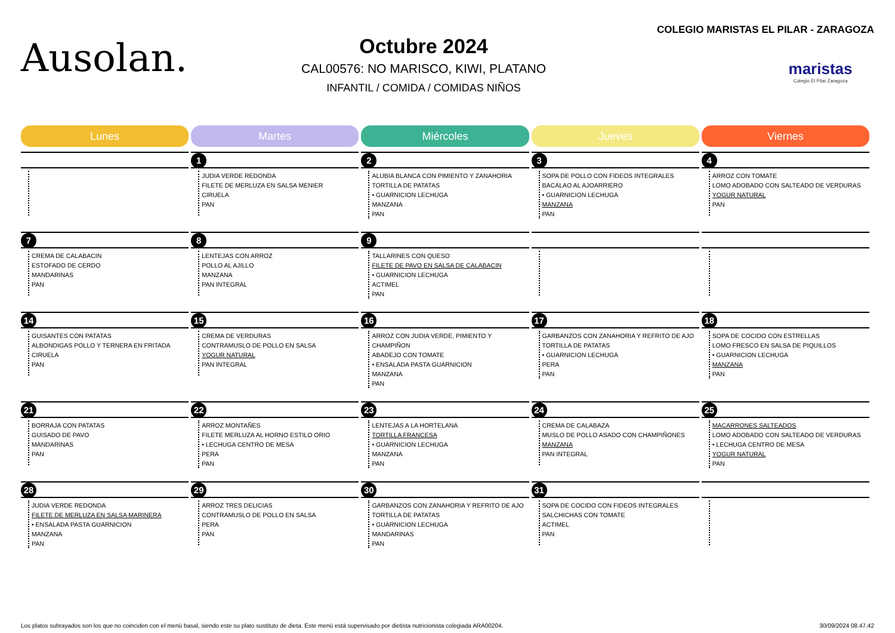Ausolan.
Octubre 2024
CAL00576: NO MARISCO, KIWI, PLATANO
INFANTIL / COMIDA / COMIDAS NIÑOS
COLEGIO MARISTAS EL PILAR - ZARAGOZA
maristas
Colegio El Pilar Zaragoza
| Lunes | Martes | Miércoles | Jueves | Viernes |
| --- | --- | --- | --- | --- |
| | 1 JUDIA VERDE REDONDA FILETE DE MERLUZA EN SALSA MENIER CIRUELA PAN | 2 ALUBIA BLANCA CON PIMIENTO Y ZANAHORIA TORTILLA DE PATATAS • GUARNICION LECHUGA MANZANA PAN | 3 SOPA DE POLLO CON FIDEOS INTEGRALES BACALAO AL AJOARRIERO • GUARNICION LECHUGA MANZANA PAN | 4 ARROZ CON TOMATE LOMO ADOBADO CON SALTEADO DE VERDURAS YOGUR NATURAL PAN |
| 7 CREMA DE CALABACIN ESTOFADO DE CERDO MANDARINAS PAN | 8 LENTEJAS CON ARROZ POLLO AL AJILLO MANZANA PAN INTEGRAL | 9 TALLARINES CON QUESO FILETE DE PAVO EN SALSA DE CALABACIN • GUARNICION LECHUGA ACTIMEL PAN | | |
| 14 GUISANTES CON PATATAS ALBONDIGAS POLLO Y TERNERA EN FRITADA CIRUELA PAN | 15 CREMA DE VERDURAS CONTRAMUSLO DE POLLO EN SALSA YOGUR NATURAL PAN INTEGRAL | 16 ARROZ CON JUDIA VERDE, PIMIENTO Y CHAMPIÑON ABADEJO CON TOMATE • ENSALADA PASTA GUARNICION MANZANA PAN | 17 GARBANZOS CON ZANAHORIA Y REFRITO DE AJO TORTILLA DE PATATAS • GUARNICION LECHUGA PERA PAN | 18 SOPA DE COCIDO CON ESTRELLAS LOMO FRESCO EN SALSA DE PIQUILLOS • GUARNICION LECHUGA MANZANA PAN |
| 21 BORRAJA CON PATATAS GUISADO DE PAVO MANDARINAS PAN | 22 ARROZ MONTAÑES FILETE MERLUZA AL HORNO ESTILO ORIO • LECHUGA CENTRO DE MESA PERA PAN | 23 LENTEJAS A LA HORTELANA TORTILLA FRANCESA • GUARNICION LECHUGA MANZANA PAN | 24 CREMA DE CALABAZA MUSLO DE POLLO ASADO CON CHAMPIÑONES MANZANA PAN INTEGRAL | 25 MACARRONES SALTEADOS LOMO ADOBADO CON SALTEADO DE VERDURAS • LECHUGA CENTRO DE MESA YOGUR NATURAL PAN |
| 28 JUDIA VERDE REDONDA FILETE DE MERLUZA EN SALSA MARINERA • ENSALADA PASTA GUARNICION MANZANA PAN | 29 ARROZ TRES DELICIAS CONTRAMUSLO DE POLLO EN SALSA PERA PAN | 30 GARBANZOS CON ZANAHORIA Y REFRITO DE AJO TORTILLA DE PATATAS • GUARNICION LECHUGA MANDARINAS PAN | 31 SOPA DE COCIDO CON FIDEOS INTEGRALES SALCHICHAS CON TOMATE ACTIMEL PAN | |
Los platos subrayados son los que no coinciden con el menú basal, siendo este su plato sustituto de dieta. Este menú está supervisado por dietista nutricionista colegiada ARA00204. 30/09/2024 08.47.42